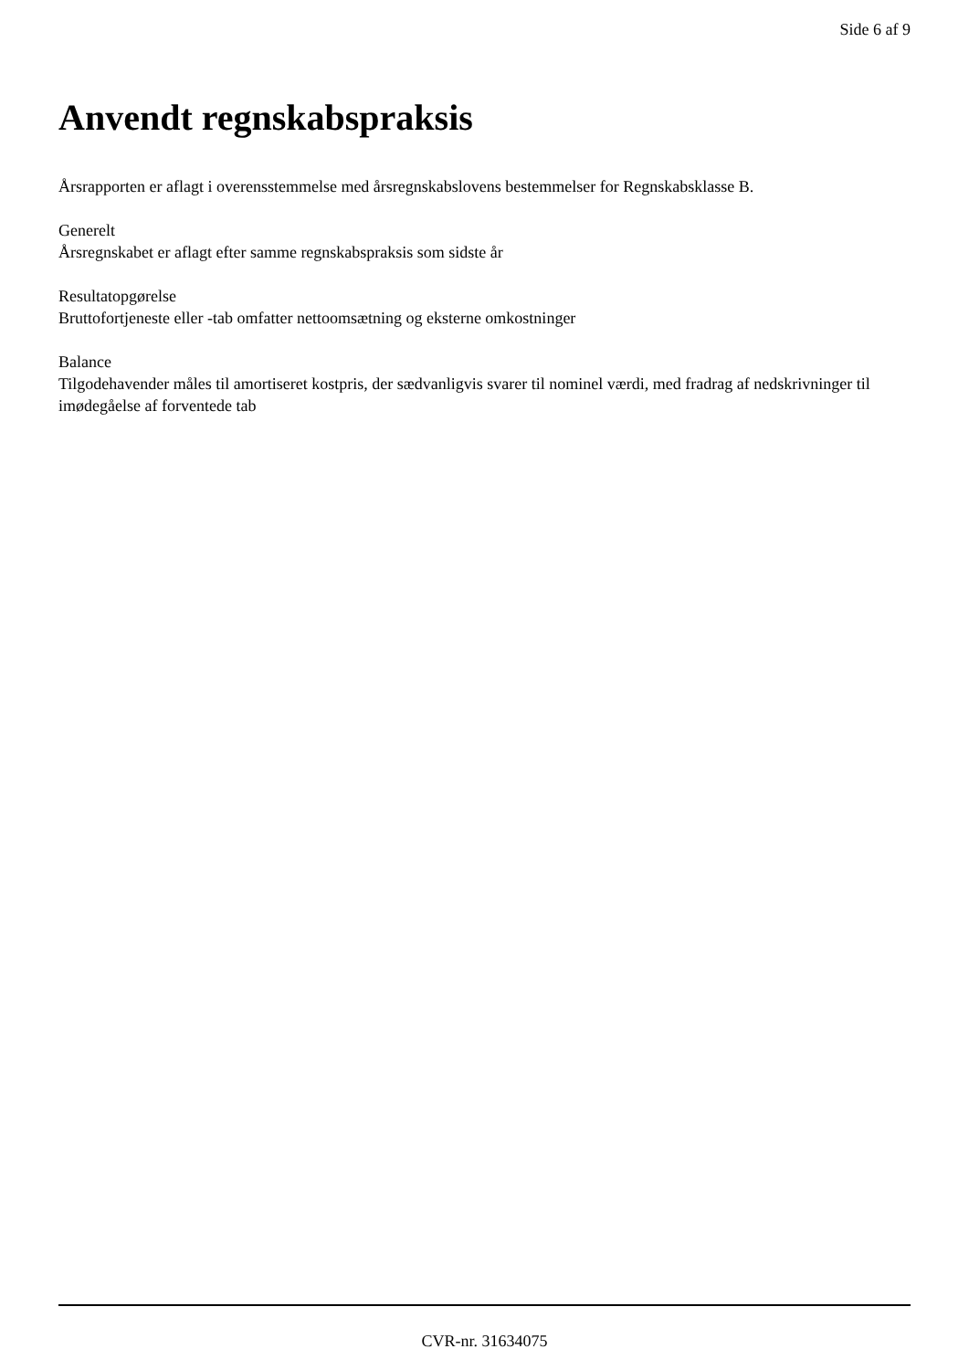Side 6 af 9
Anvendt regnskabspraksis
Årsrapporten er aflagt i overensstemmelse med årsregnskabslovens bestemmelser for Regnskabsklasse B.
Generelt
Årsregnskabet er aflagt efter samme regnskabspraksis som sidste år
Resultatopgørelse
Bruttofortjeneste eller -tab omfatter nettoomsætning og eksterne omkostninger
Balance
Tilgodehavender måles til amortiseret kostpris, der sædvanligvis svarer til nominel værdi, med fradrag af nedskrivninger til imødegåelse af forventede tab
CVR-nr. 31634075